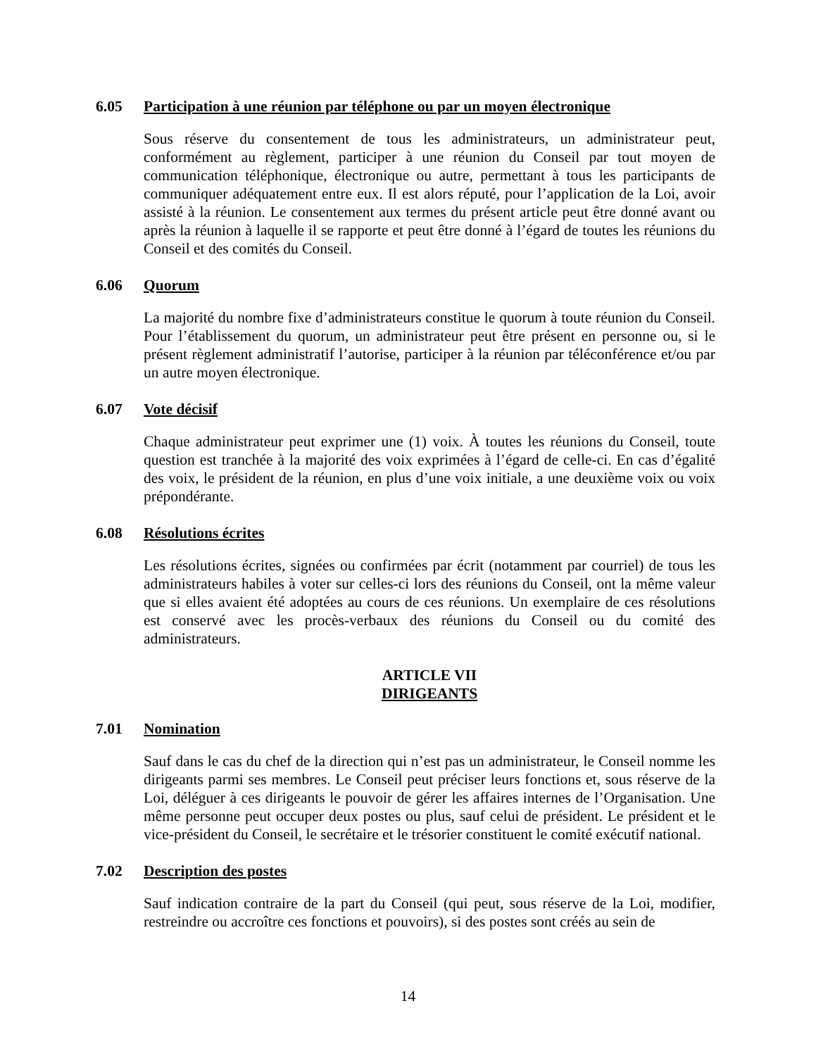6.05 Participation à une réunion par téléphone ou par un moyen électronique
Sous réserve du consentement de tous les administrateurs, un administrateur peut, conformément au règlement, participer à une réunion du Conseil par tout moyen de communication téléphonique, électronique ou autre, permettant à tous les participants de communiquer adéquatement entre eux. Il est alors réputé, pour l’application de la Loi, avoir assisté à la réunion. Le consentement aux termes du présent article peut être donné avant ou après la réunion à laquelle il se rapporte et peut être donné à l’égard de toutes les réunions du Conseil et des comités du Conseil.
6.06 Quorum
La majorité du nombre fixe d’administrateurs constitue le quorum à toute réunion du Conseil. Pour l’établissement du quorum, un administrateur peut être présent en personne ou, si le présent règlement administratif l’autorise, participer à la réunion par téléconférence et/ou par un autre moyen électronique.
6.07 Vote décisif
Chaque administrateur peut exprimer une (1) voix. À toutes les réunions du Conseil, toute question est tranchée à la majorité des voix exprimées à l’égard de celle-ci. En cas d’égalité des voix, le président de la réunion, en plus d’une voix initiale, a une deuxième voix ou voix prépondérante.
6.08 Résolutions écrites
Les résolutions écrites, signées ou confirmées par écrit (notamment par courriel) de tous les administrateurs habiles à voter sur celles-ci lors des réunions du Conseil, ont la même valeur que si elles avaient été adoptées au cours de ces réunions. Un exemplaire de ces résolutions est conservé avec les procès-verbaux des réunions du Conseil ou du comité des administrateurs.
ARTICLE VII
DIRIGEANTS
7.01 Nomination
Sauf dans le cas du chef de la direction qui n’est pas un administrateur, le Conseil nomme les dirigeants parmi ses membres. Le Conseil peut préciser leurs fonctions et, sous réserve de la Loi, déléguer à ces dirigeants le pouvoir de gérer les affaires internes de l’Organisation. Une même personne peut occuper deux postes ou plus, sauf celui de président. Le président et le vice-président du Conseil, le secrétaire et le trésorier constituent le comité exécutif national.
7.02 Description des postes
Sauf indication contraire de la part du Conseil (qui peut, sous réserve de la Loi, modifier, restreindre ou accroître ces fonctions et pouvoirs), si des postes sont créés au sein de
14